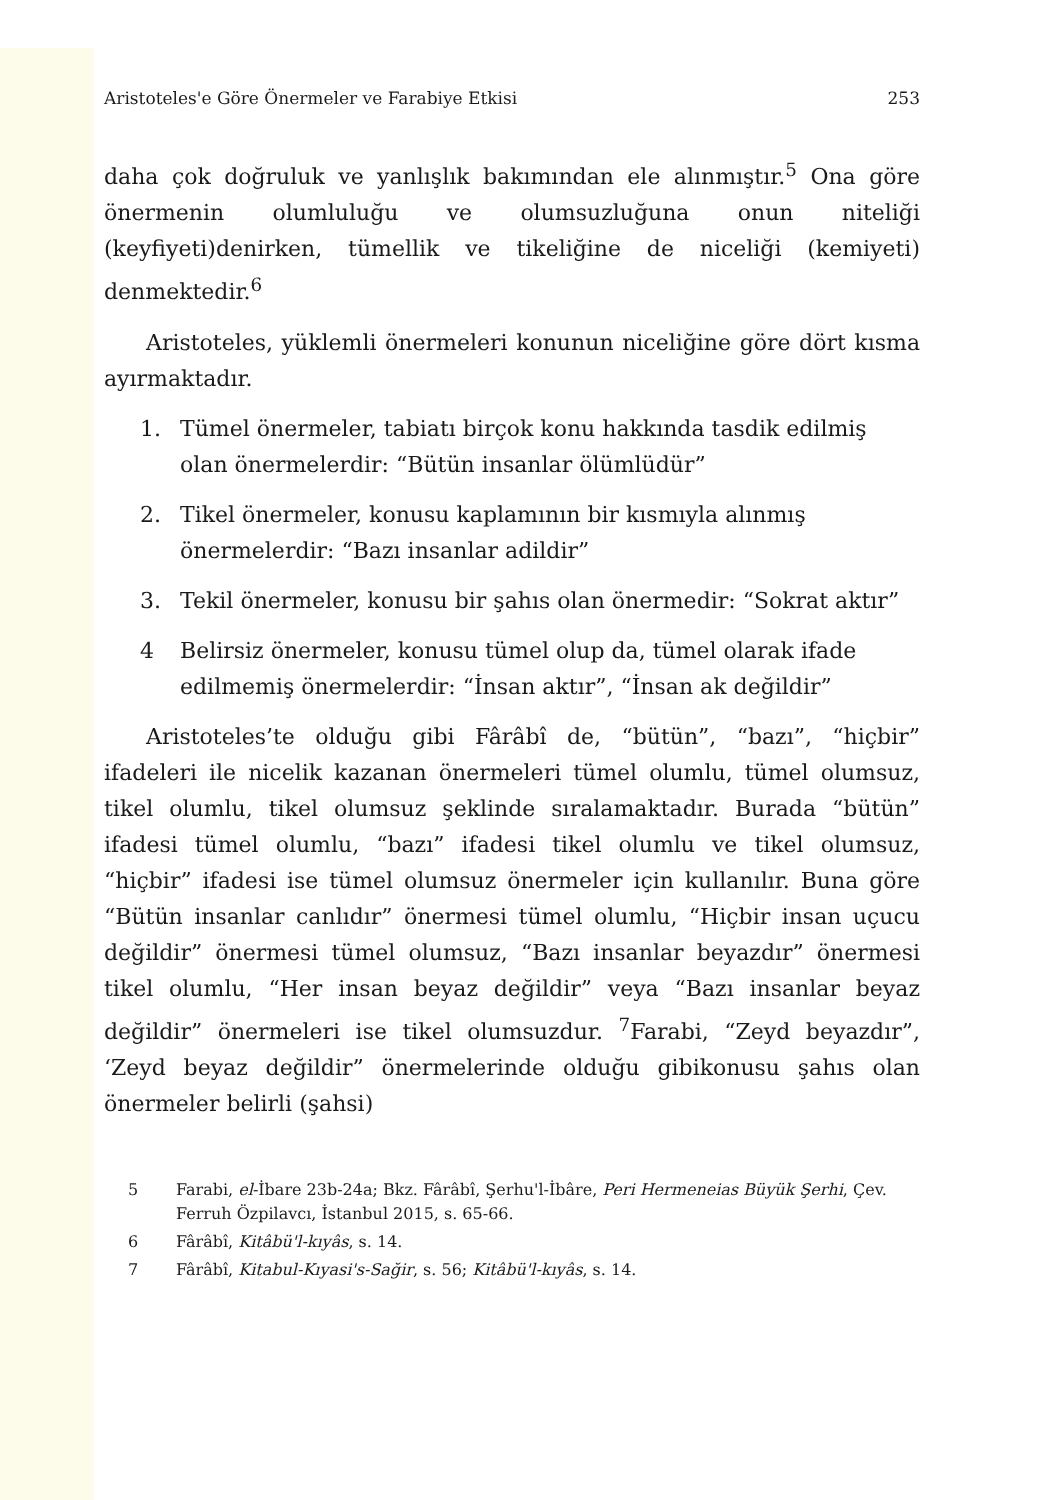Aristoteles'e Göre Önermeler ve Farabiye Etkisi 253
daha çok doğruluk ve yanlışlık bakımından ele alınmıştır.<sup>5</sup> Ona göre önermenin olumluluğu ve olumsuzluğuna onun niteliği (keyfiyeti)denirken, tümellik ve tikeliğine de niceliği (kemiyeti) denmektedir.<sup>6</sup>
Aristoteles, yüklemli önermeleri konunun niceliğine göre dört kısma ayırmaktadır.
1. Tümel önermeler, tabiatı birçok konu hakkında tasdik edilmiş olan önermelerdir: “Bütün insanlar ölümlüdür”
2. Tikel önermeler, konusu kaplamının bir kısmıyla alınmış önermelerdir: “Bazı insanlar adildir”
3. Tekil önermeler, konusu bir şahıs olan önermedir: “Sokrat aktır”
4 Belirsiz önermeler, konusu tümel olup da, tümel olarak ifade edilmemiş önermelerdir: “İnsan aktır”, “İnsan ak değildir”
Aristoteles’te olduğu gibi Fârâbî de, “bütün”, “bazı”, “hiçbir” ifadeleri ile nicelik kazanan önermeleri tümel olumlu, tümel olumsuz, tikel olumlu, tikel olumsuz şeklinde sıralamaktadır. Burada “bütün” ifadesi tümel olumlu, “bazı” ifadesi tikel olumlu ve tikel olumsuz, “hiçbir” ifadesi ise tümel olumsuz önermeler için kullanılır. Buna göre “Bütün insanlar canlıdır” önermesi tümel olumlu, “Hiçbir insan uçucu değildir” önermesi tümel olumsuz, “Bazı insanlar beyazdır” önermesi tikel olumlu, “Her insan beyaz değildir” veya “Bazı insanlar beyaz değildir” önermeleri ise tikel olumsuzdur. <sup>7</sup>Farabi, “Zeyd beyazdır”, ‘Zeyd beyaz değildir” önermelerinde olduğu gibikonusu şahıs olan önermeler belirli (şahsi)
5 Farabi, el-İbare 23b-24a; Bkz. Fârâbî, Şerhu'l-İbâre, Peri Hermeneias Büyük Şerhi, Çev. Ferruh Özpilavcı, İstanbul 2015, s. 65-66.
6 Fârâbî, Kitâbü'l-kıyâs, s. 14.
7 Fârâbî, Kitabul-Kıyasi's-Sağir, s. 56; Kitâbü'l-kıyâs, s. 14.